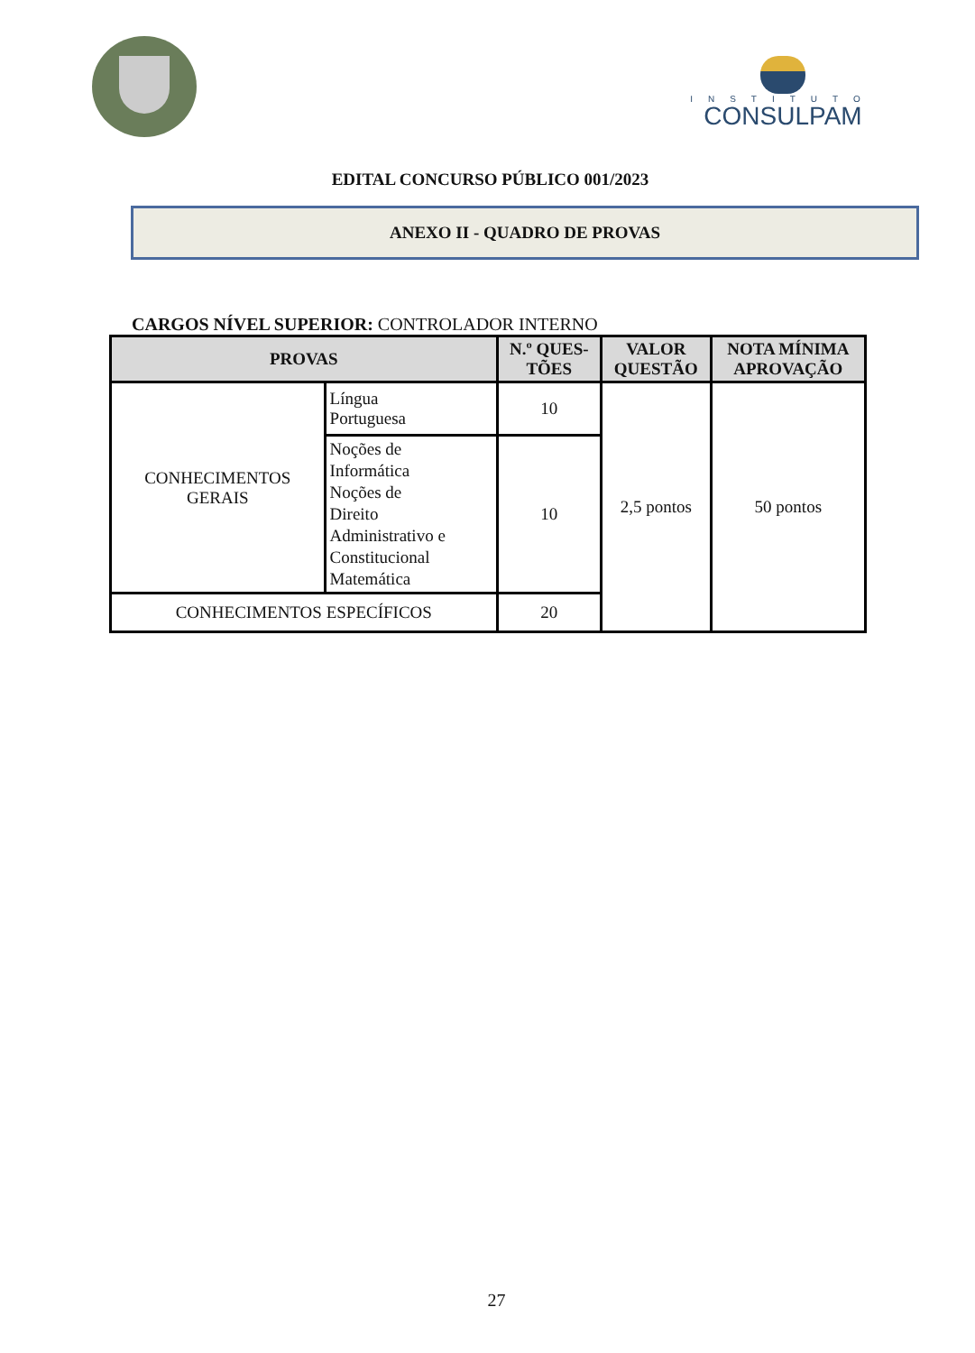INSTITUTO
CONSULPAM
EDITAL CONCURSO PÚBLICO 001/2023
ANEXO II - QUADRO DE PROVAS
CARGOS NÍVEL SUPERIOR: CONTROLADOR INTERNO
| PROVAS | | N.º QUES- TÕES | VALOR QUESTÃO | NOTA MÍNIMA APROVAÇÃO |
| --- | --- | --- | --- | --- |
| CONHECIMENTOS GERAIS | Língua Portuguesa | 10 | 2,5 pontos | 50 pontos |
| | Noções de Informática Noções de Direito Administrativo e Constitucional Matemática | 10 | | |
| CONHECIMENTOS ESPECÍFICOS | | 20 | | |
27